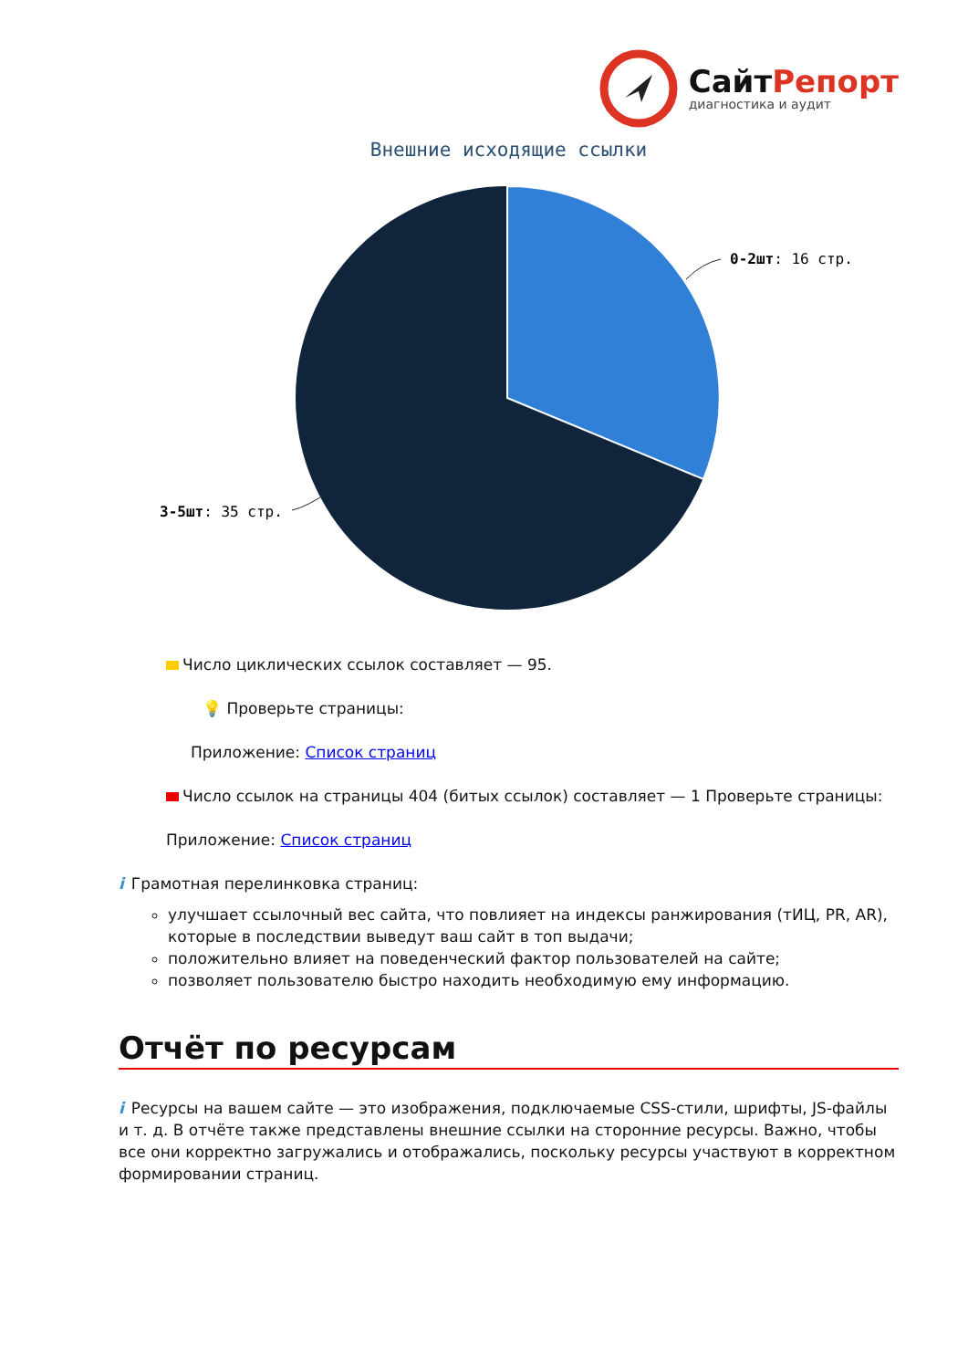СайтРепорт
диагностика и аудит
Внешние исходящие ссылки
0-2шт: 16 стр.
3-5шт: 35 стр.
Число циклических ссылок составляет — 95.
💡 Проверьте страницы:
Приложение: Список страниц
Число ссылок на страницы 404 (битых ссылок) составляет — 1 Проверьте страницы:
Приложение: Список страниц
i Грамотная перелинковка страниц:
улучшает ссылочный вес сайта, что повлияет на индексы ранжирования (тИЦ, PR, AR), которые в последствии выведут ваш сайт в топ выдачи;
положительно влияет на поведенческий фактор пользователей на сайте;
позволяет пользователю быстро находить необходимую ему информацию.
Отчёт по ресурсам
i Ресурсы на вашем сайте — это изображения, подключаемые CSS-стили, шрифты, JS-файлы и т. д. В отчёте также представлены внешние ссылки на сторонние ресурсы. Важно, чтобы все они корректно загружались и отображались, поскольку ресурсы участвуют в корректном формировании страниц.